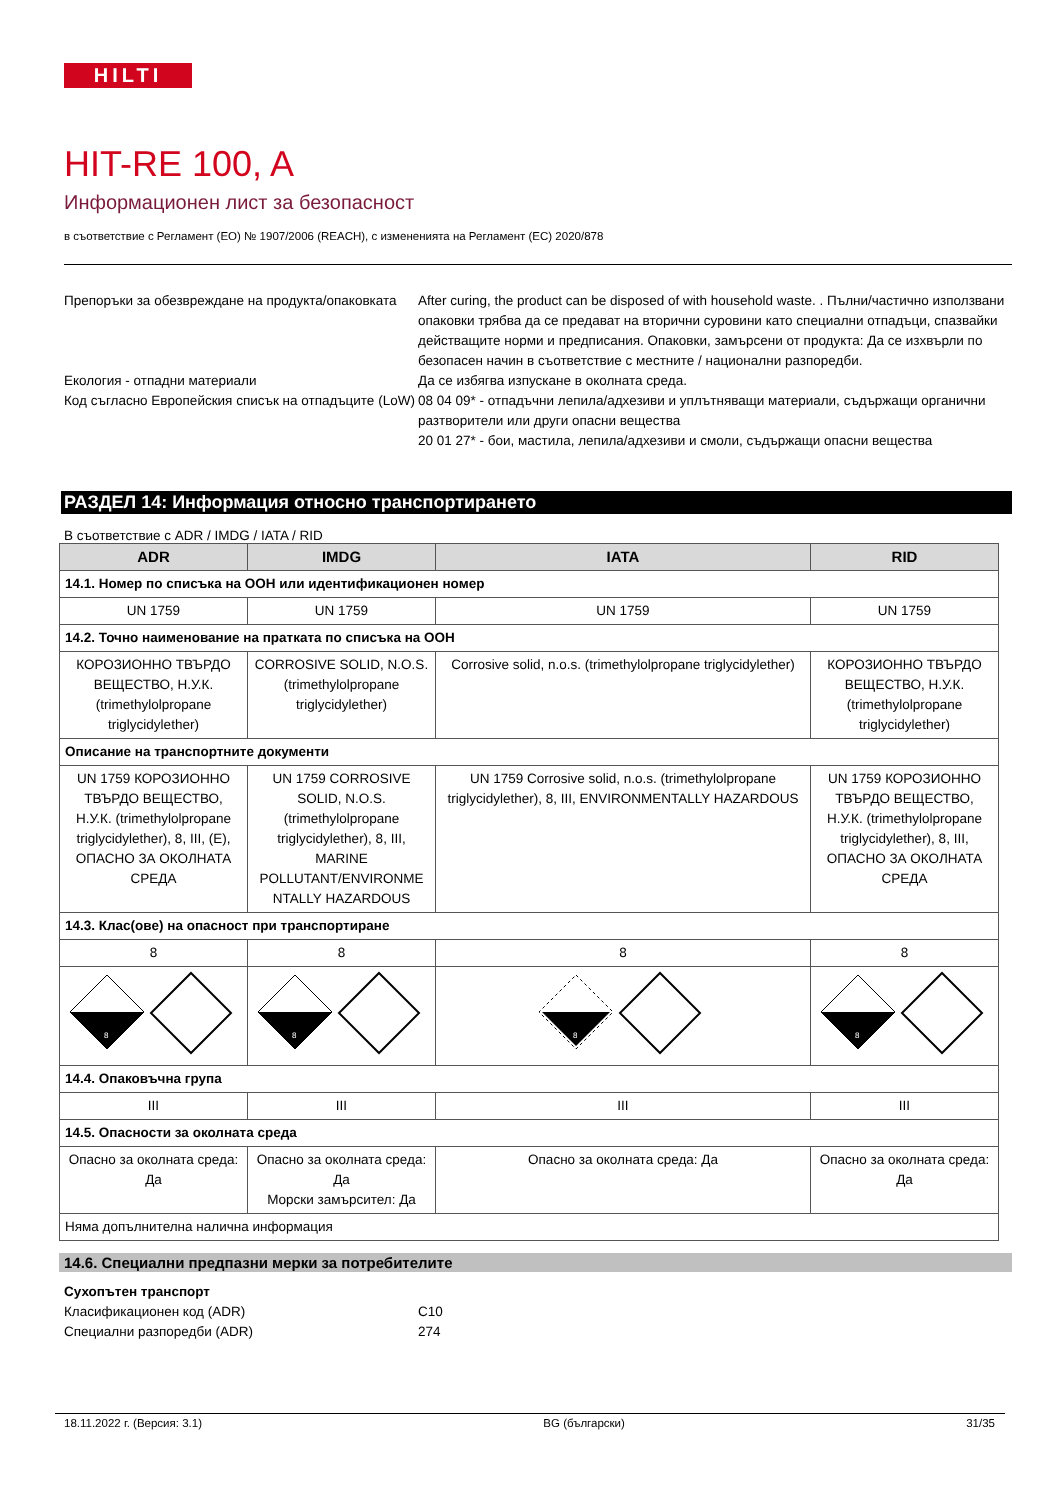HILTI
HIT-RE 100, A
Информационен лист за безопасност
в съответствие с Регламент (ЕО) № 1907/2006 (REACH), с измененията на Регламент (ЕС) 2020/878
Препоръки за обезвреждане на продукта/опаковката
After curing, the product can be disposed of with household waste. . Пълни/частично използвани опаковки трябва да се предават на вторични суровини като специални отпадъци, спазвайки действащите норми и предписания. Опаковки, замърсени от продукта: Да се изхвърли по безопасен начин в съответствие с местните / национални разпоредби.
Екология - отпадни материали Да се избягва изпускане в околната среда.
Код съгласно Европейския списък на отпадъците (LoW)
08 04 09* - отпадъчни лепила/адхезиви и уплътняващи материали, съдържащи органични разтворители или други опасни вещества
20 01 27* - бои, мастила, лепила/адхезиви и смоли, съдържащи опасни вещества
РАЗДЕЛ 14: Информация относно транспортирането
В съответствие с ADR / IMDG / IATA / RID
| ADR | IMDG | IATA | RID |
| --- | --- | --- | --- |
| 14.1. Номер по списъка на ООН или идентификационен номер | | | |
| UN 1759 | UN 1759 | UN 1759 | UN 1759 |
| 14.2. Точно наименование на пратката по списъка на ООН | | | |
| КОРОЗИОННО ТВЪРДО ВЕЩЕСТВО, Н.У.К. (trimethylolpropane triglycidylether) | CORROSIVE SOLID, N.O.S. (trimethylolpropane triglycidylether) | Corrosive solid, n.o.s. (trimethylolpropane triglycidylether) | КОРОЗИОННО ТВЪРДО ВЕЩЕСТВО, Н.У.К. (trimethylolpropane triglycidylether) |
| Описание на транспортните документи | | | |
| UN 1759 КОРОЗИОННО ТВЪРДО ВЕЩЕСТВО, Н.У.К. (trimethylolpropane triglycidylether), 8, III, (E), ОПАСНО ЗА ОКОЛНАТА СРЕДА | UN 1759 CORROSIVE SOLID, N.O.S. (trimethylolpropane triglycidylether), 8, III, MARINE POLLUTANT/ENVIRONME NTALLY HAZARDOUS | UN 1759 Corrosive solid, n.o.s. (trimethylolpropane triglycidylether), 8, III, ENVIRONMENTALLY HAZARDOUS | UN 1759 КОРОЗИОННО ТВЪРДО ВЕЩЕСТВО, Н.У.К. (trimethylolpropane triglycidylether), 8, III, ОПАСНО ЗА ОКОЛНАТА СРЕДА |
| 14.3. Клас(ове) на опасност при транспортиране | | | |
| 8 | 8 | 8 | 8 |
| 8 | 8 | 8 | 8 |
| 14.4. Опаковъчна група | | | |
| III | III | III | III |
| 14.5. Опасности за околната среда | | | |
| Опасно за околната среда: Да | Опасно за околната среда: Да Морски замърсител: Да | Опасно за околната среда: Да | Опасно за околната среда: Да |
| Няма допълнителна налична информация | | | |
14.6. Специални предпазни мерки за потребителите
Сухопътен транспорт
Класификационен код (ADR) C10
Специални разпоредби (ADR) 274
18.11.2022 г. (Версия: 3.1) BG (български) 31/35